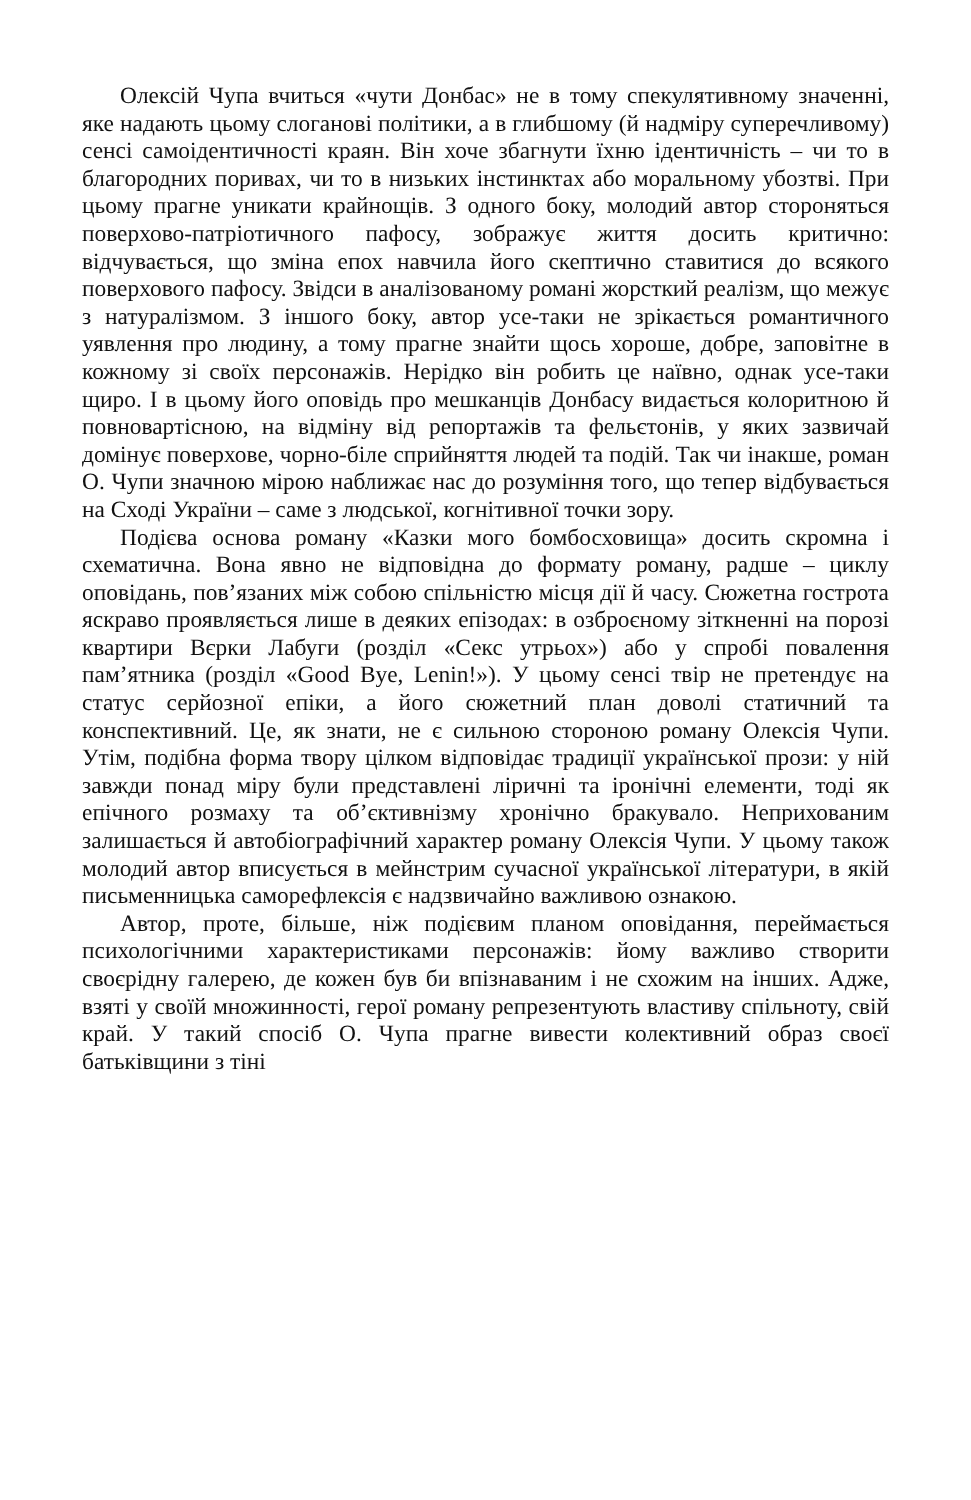Олексій Чупа вчиться «чути Донбас» не в тому спекулятивному значенні, яке надають цьому слоганові політики, а в глибшому (й надміру суперечливому) сенсі самоідентичності краян. Він хоче збагнути їхню ідентичність – чи то в благородних поривах, чи то в низьких інстинктах або моральному убозтві. При цьому прагне уникати крайнощів. З одного боку, молодий автор стороняться поверхово-патріотичного пафосу, зображує життя досить критично: відчувається, що зміна епох навчила його скептично ставитися до всякого поверхового пафосу. Звідси в аналізованому романі жорсткий реалізм, що межує з натуралізмом. З іншого боку, автор усе-таки не зрікається романтичного уявлення про людину, а тому прагне знайти щось хороше, добре, заповітне в кожному зі своїх персонажів. Нерідко він робить це наївно, однак усе-таки щиро. І в цьому його оповідь про мешканців Донбасу видається колоритною й повноварті­сною, на відміну від репортажів та фельєтонів, у яких зазвичай домінує поверхове, чорно-біле сприйняття людей та подій. Так чи інакше, роман О. Чупи значною мірою наближає нас до розуміння того, що тепер відбувається на Сході України – саме з людської, когнітивної точки зору.
Подієва основа роману «Казки мого бомбосховища» досить скромна і схематична. Вона явно не відповідна до формату роману, радше – циклу оповідань, пов’язаних між собою спільністю місця дії й часу. Сюжетна гострота яскраво проявляється лише в деяких епізодах: в озброєному зіткненні на порозі квартири Вєрки Лабуги (розділ «Секс утрьох») або у спробі повалення пам’ятника (розділ «Good Bye, Lenin!»). У цьому сенсі твір не претендує на статус серйозної епіки, а його сюжетний план доволі статичний та конспективний. Це, як знати, не є сильною стороною роману Олексія Чупи. Утім, подібна форма твору цілком відповідає традиції української прози: у ній завжди понад міру були представлені ліричні та іронічні елементи, тоді як епічного розмаху та об’єктивнізму хронічно бракувало. Неприхованим залишається й автобіографічний характер роману Олексія Чупи. У цьому також молодий автор вписується в мейнстрим сучасної української літератури, в якій письменницька саморефлексія є надзвичайно важливою ознакою.
Автор, проте, більше, ніж подієвим планом оповідання, переймається психологічними характеристиками персонажів: йому важливо створити своєрідну галерею, де кожен був би впізнаваним і не схожим на інших. Адже, взяті у своїй множинності, герої роману репрезентують властиву спільноту, свій край. У такий спосіб О. Чупа прагне вивести колективний образ своєї батьківщини з тіні